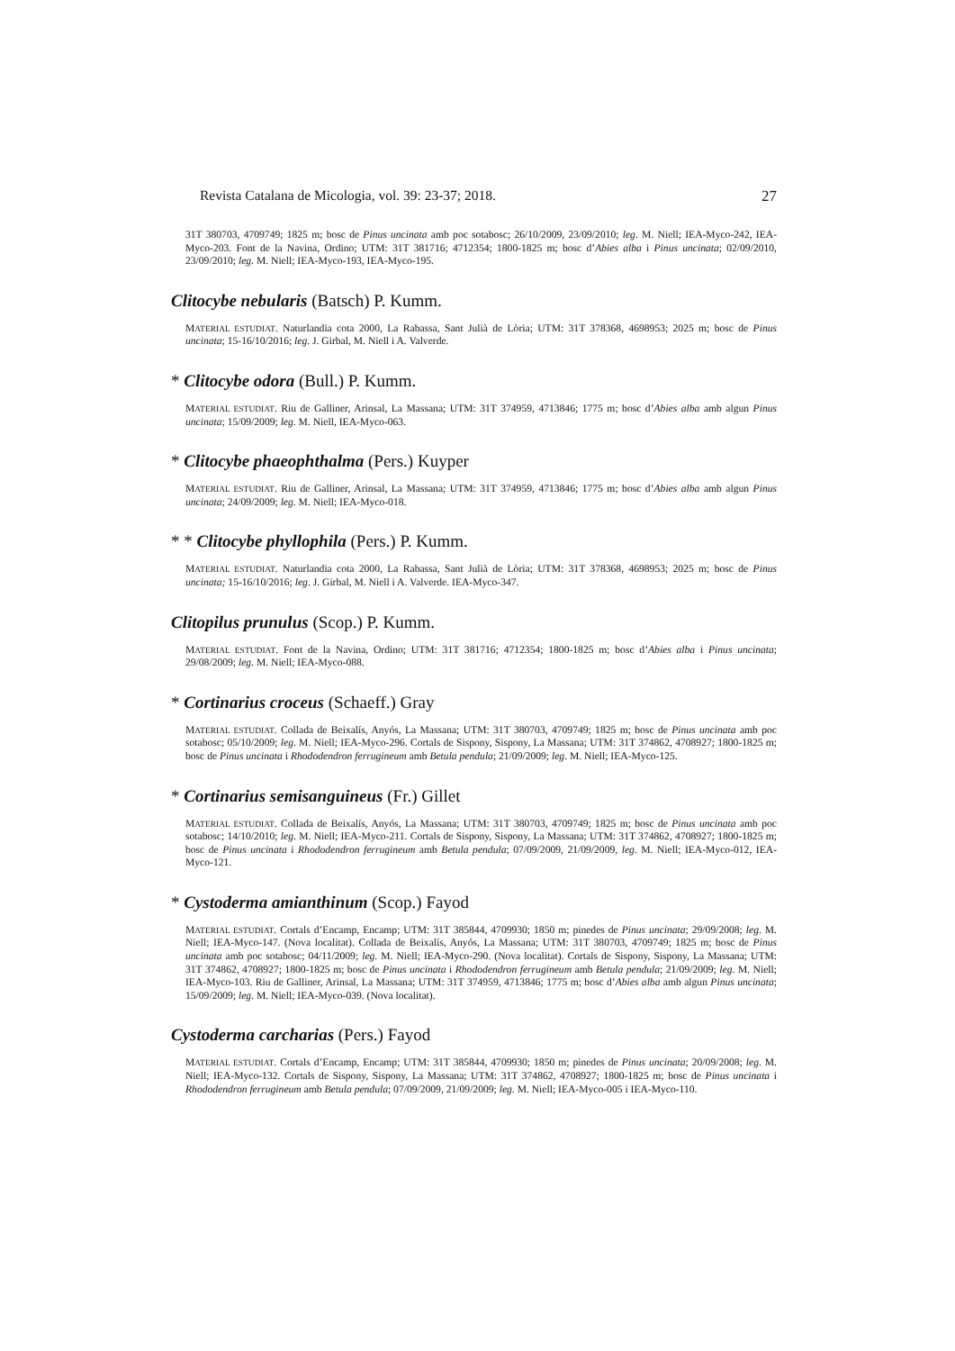Revista Catalana de Micologia, vol. 39: 23-37; 2018. 27
31T 380703, 4709749; 1825 m; bosc de Pinus uncinata amb poc sotabosc; 26/10/2009, 23/09/2010; leg. M. Niell; IEA-Myco-242, IEA-Myco-203. Font de la Navina, Ordino; UTM: 31T 381716; 4712354; 1800-1825 m; bosc d’Abies alba i Pinus uncinata; 02/09/2010, 23/09/2010; leg. M. Niell; IEA-Myco-193, IEA-Myco-195.
Clitocybe nebularis (Batsch) P. Kumm.
MATERIAL ESTUDIAT. Naturlandia cota 2000, La Rabassa, Sant Julià de Lòria; UTM: 31T 378368, 4698953; 2025 m; bosc de Pinus uncinata; 15-16/10/2016; leg. J. Girbal, M. Niell i A. Valverde.
* Clitocybe odora (Bull.) P. Kumm.
MATERIAL ESTUDIAT. Riu de Galliner, Arinsal, La Massana; UTM: 31T 374959, 4713846; 1775 m; bosc d’Abies alba amb algun Pinus uncinata; 15/09/2009; leg. M. Niell, IEA-Myco-063.
* Clitocybe phaeophthalma (Pers.) Kuyper
MATERIAL ESTUDIAT. Riu de Galliner, Arinsal, La Massana; UTM: 31T 374959, 4713846; 1775 m; bosc d’Abies alba amb algun Pinus uncinata; 24/09/2009; leg. M. Niell; IEA-Myco-018.
* * Clitocybe phyllophila (Pers.) P. Kumm.
MATERIAL ESTUDIAT. Naturlandia cota 2000, La Rabassa, Sant Julià de Lòria; UTM: 31T 378368, 4698953; 2025 m; bosc de Pinus uncinata; 15-16/10/2016; leg. J. Girbal, M. Niell i A. Valverde. IEA-Myco-347.
Clitopilus prunulus (Scop.) P. Kumm.
MATERIAL ESTUDIAT. Font de la Navina, Ordino; UTM: 31T 381716; 4712354; 1800-1825 m; bosc d’Abies alba i Pinus uncinata; 29/08/2009; leg. M. Niell; IEA-Myco-088.
* Cortinarius croceus (Schaeff.) Gray
MATERIAL ESTUDIAT. Collada de Beixalís, Anyós, La Massana; UTM: 31T 380703, 4709749; 1825 m; bosc de Pinus uncinata amb poc sotabosc; 05/10/2009; leg. M. Niell; IEA-Myco-296. Cortals de Sispony, Sispony, La Massana; UTM: 31T 374862, 4708927; 1800-1825 m; bosc de Pinus uncinata i Rhododendron ferrugineum amb Betula pendula; 21/09/2009; leg. M. Niell; IEA-Myco-125.
* Cortinarius semisanguineus (Fr.) Gillet
MATERIAL ESTUDIAT. Collada de Beixalís, Anyós, La Massana; UTM: 31T 380703, 4709749; 1825 m; bosc de Pinus uncinata amb poc sotabosc; 14/10/2010; leg. M. Niell; IEA-Myco-211. Cortals de Sispony, Sispony, La Massana; UTM: 31T 374862, 4708927; 1800-1825 m; bosc de Pinus uncinata i Rhododendron ferrugineum amb Betula pendula; 07/09/2009, 21/09/2009, leg. M. Niell; IEA-Myco-012, IEA-Myco-121.
* Cystoderma amianthinum (Scop.) Fayod
MATERIAL ESTUDIAT. Cortals d’Encamp, Encamp; UTM: 31T 385844, 4709930; 1850 m; pinedes de Pinus uncinata; 29/09/2008; leg. M. Niell; IEA-Myco-147. (Nova localitat). Collada de Beixalís, Anyós, La Massana; UTM: 31T 380703, 4709749; 1825 m; bosc de Pinus uncinata amb poc sotabosc; 04/11/2009; leg. M. Niell; IEA-Myco-290. (Nova localitat). Cortals de Sispony, Sispony, La Massana; UTM: 31T 374862, 4708927; 1800-1825 m; bosc de Pinus uncinata i Rhododendron ferrugineum amb Betula pendula; 21/09/2009; leg. M. Niell; IEA-Myco-103. Riu de Galliner, Arinsal, La Massana; UTM: 31T 374959, 4713846; 1775 m; bosc d’Abies alba amb algun Pinus uncinata; 15/09/2009; leg. M. Niell; IEA-Myco-039. (Nova localitat).
Cystoderma carcharias (Pers.) Fayod
MATERIAL ESTUDIAT. Cortals d’Encamp, Encamp; UTM: 31T 385844, 4709930; 1850 m; pinedes de Pinus uncinata; 20/09/2008; leg. M. Niell; IEA-Myco-132. Cortals de Sispony, Sispony, La Massana; UTM: 31T 374862, 4708927; 1800-1825 m; bosc de Pinus uncinata i Rhododendron ferrugineum amb Betula pendula; 07/09/2009, 21/09/2009; leg. M. Niell; IEA-Myco-005 i IEA-Myco-110.